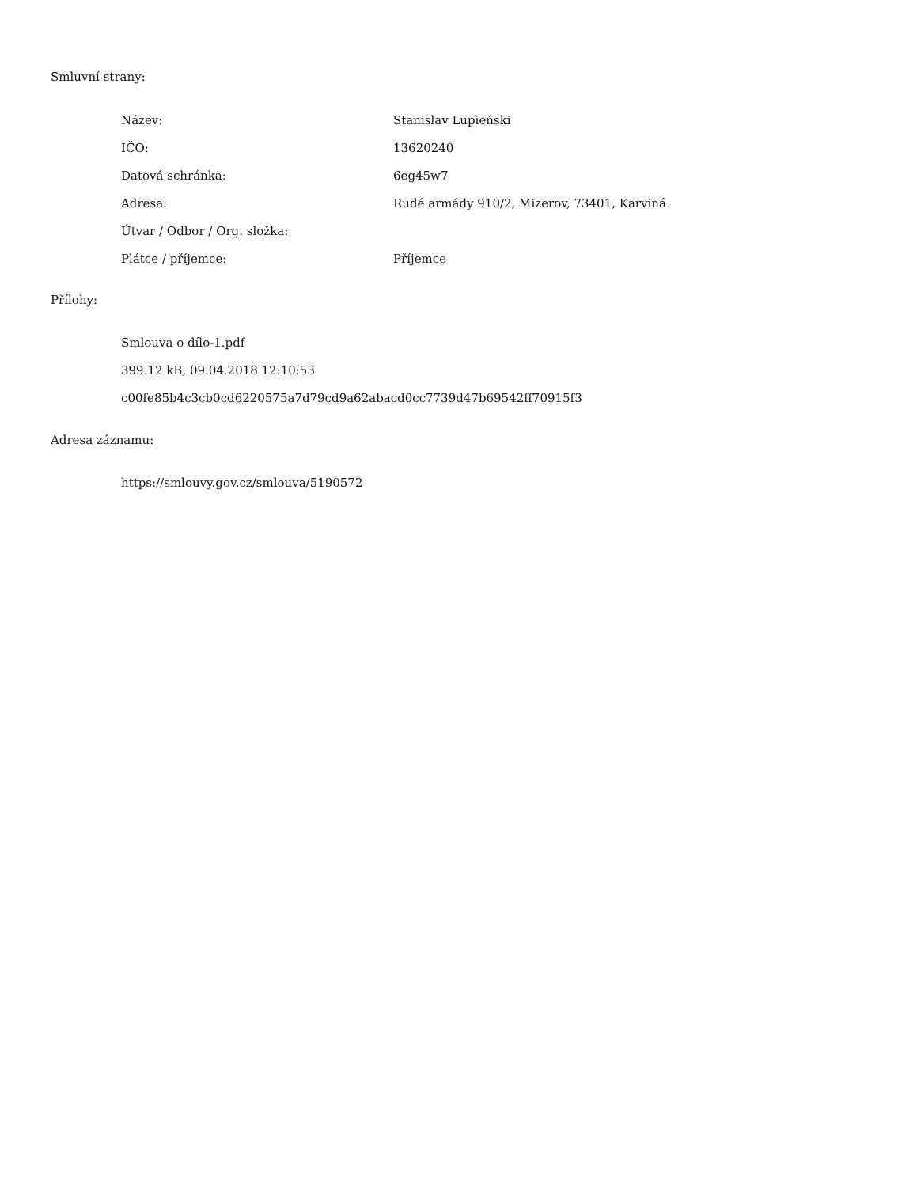Smluvní strany:
| Název: | Stanislav Lupieński |
| IČO: | 13620240 |
| Datová schránka: | 6eg45w7 |
| Adresa: | Rudé armády 910/2, Mizerov, 73401, Karviná |
| Útvar / Odbor / Org. složka: | |
| Plátce / příjemce: | Příjemce |
Přílohy:
Smlouva o dílo-1.pdf
399.12 kB, 09.04.2018 12:10:53
c00fe85b4c3cb0cd6220575a7d79cd9a62abacd0cc7739d47b69542ff70915f3
Adresa záznamu:
https://smlouvy.gov.cz/smlouva/5190572